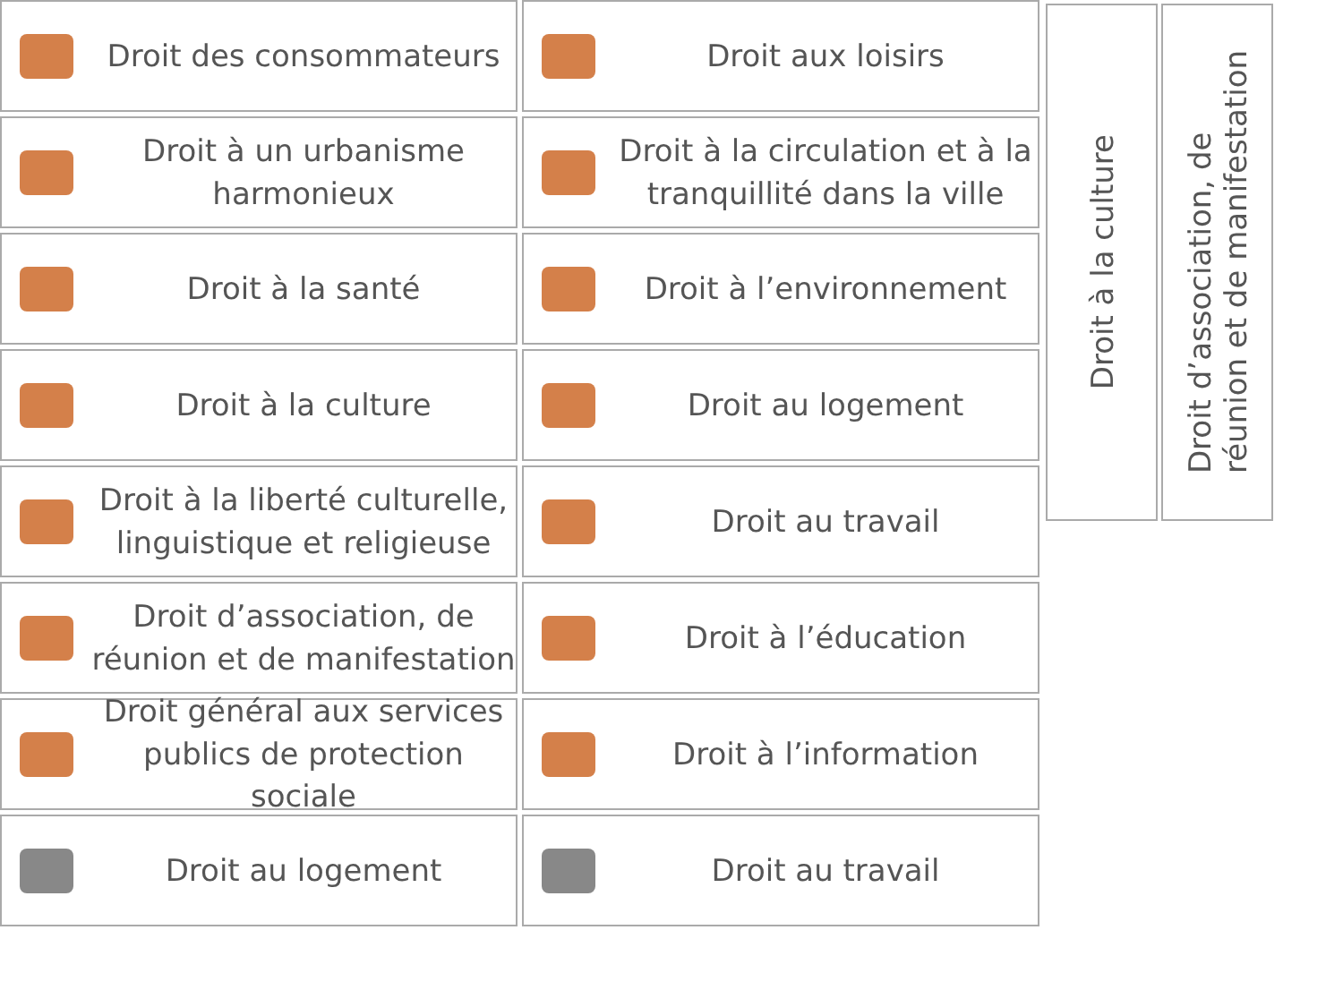Droit des consommateurs
Droit aux loisirs
Droit à un urbanisme harmonieux
Droit à la circulation et à la tranquillité dans la ville
Droit à la santé
Droit à l’environnement
Droit à la culture
Droit au logement
Droit à la liberté culturelle, linguistique et religieuse
Droit au travail
Droit d’association, de réunion et de manifestation
Droit à l’éducation
Droit général aux services publics de protection sociale
Droit à l’information
Droit au logement
Droit au travail
Droit à la culture
Droit d’association, de
réunion et de manifestation